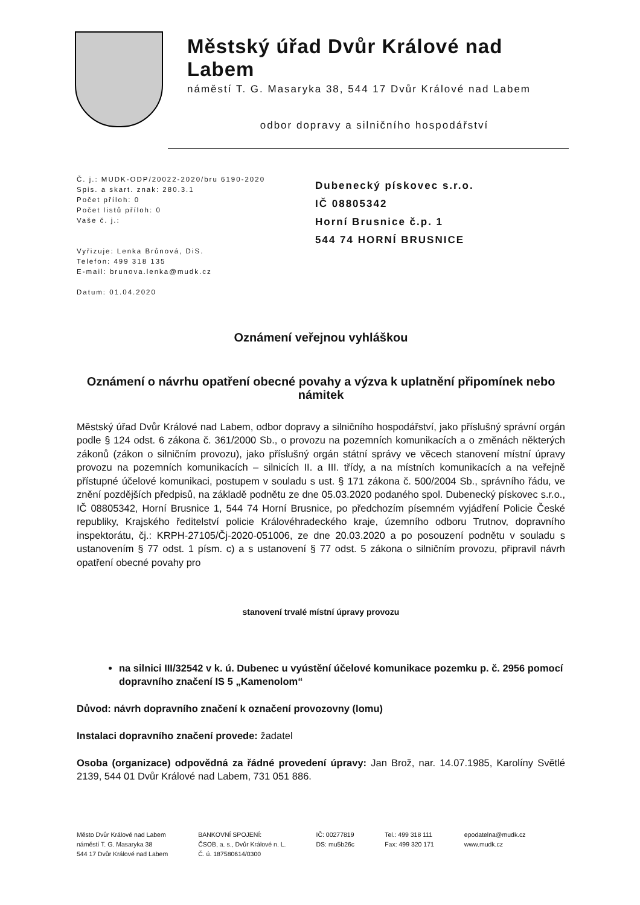Městský úřad Dvůr Králové nad Labem
náměstí T. G. Masaryka 38, 544 17 Dvůr Králové nad Labem
odbor dopravy a silničního hospodářství
Č. j.: MUDK-ODP/20022-2020/bru 6190-2020
Spis. a skart. znak: 280.3.1
Počet příloh: 0
Počet listů příloh: 0
Vaše č. j.:
Vyřizuje: Lenka Brůnová, DiS.
Telefon: 499 318 135
E-mail: brunova.lenka@mudk.cz
Datum: 01.04.2020
Dubenecký pískovec s.r.o.
IČ 08805342
Horní Brusnice č.p. 1
544 74 HORNÍ BRUSNICE
Oznámení veřejnou vyhláškou
Oznámení o návrhu opatření obecné povahy a výzva k uplatnění připomínek nebo námitek
Městský úřad Dvůr Králové nad Labem, odbor dopravy a silničního hospodářství, jako příslušný správní orgán podle § 124 odst. 6 zákona č. 361/2000 Sb., o provozu na pozemních komunikacích a o změnách některých zákonů (zákon o silničním provozu), jako příslušný orgán státní správy ve věcech stanovení místní úpravy provozu na pozemních komunikacích – silnicích II. a III. třídy, a na místních komunikacích a na veřejně přístupné účelové komunikaci, postupem v souladu s ust. § 171 zákona č. 500/2004 Sb., správního řádu, ve znění pozdějších předpisů, na základě podnětu ze dne 05.03.2020 podaného spol. Dubenecký pískovec s.r.o., IČ 08805342, Horní Brusnice 1, 544 74 Horní Brusnice, po předchozím písemném vyjádření Policie České republiky, Krajského ředitelství policie Královéhradeckého kraje, územního odboru Trutnov, dopravního inspektorátu, čj.: KRPH-27105/Čj-2020-051006, ze dne 20.03.2020 a po posouzení podnětu v souladu s ustanovením § 77 odst. 1 písm. c) a s ustanovení § 77 odst. 5 zákona o silničním provozu, připravil návrh opatření obecné povahy pro
stanovení trvalé místní úpravy provozu
na silnici III/32542 v k. ú. Dubenec u vyústění účelové komunikace pozemku p. č. 2956 pomocí dopravního značení IS 5 „Kamenolom“
Důvod: návrh dopravního značení k označení provozovny (lomu)
Instalaci dopravního značení provede: žadatel
Osoba (organizace) odpovědná za řádné provedení úpravy: Jan Brož, nar. 14.07.1985, Karolíny Světlé 2139, 544 01 Dvůr Králové nad Labem, 731 051 886.
Město Dvůr Králové nad Labem
náměstí T. G. Masaryka 38
544 17 Dvůr Králové nad Labem
BANKOVNÍ SPOJENÍ:
ČSOB, a. s., Dvůr Králové n. L.
Č. ú. 187580614/0300
IČ: 00277819
DS: mu5b26c
Tel.: 499 318 111
Fax: 499 320 171
epodatelna@mudk.cz
www.mudk.cz